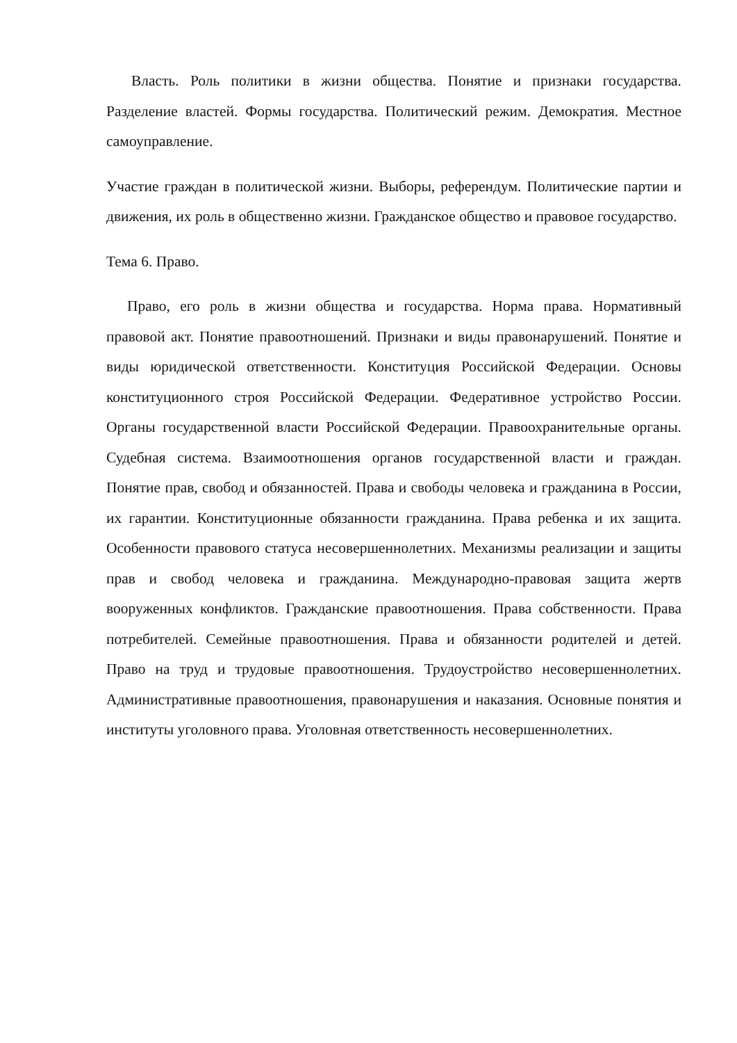Власть. Роль политики в жизни общества. Понятие и признаки государства. Разделение властей. Формы государства. Политический режим. Демократия. Местное самоуправление.
Участие граждан в политической жизни. Выборы, референдум. Политические партии и движения, их роль в общественно жизни. Гражданское общество и правовое государство.
Тема 6. Право.
Право, его роль в жизни общества и государства. Норма права. Нормативный правовой акт. Понятие правоотношений. Признаки и виды правонарушений. Понятие и виды юридической ответственности. Конституция Российской Федерации. Основы конституционного строя Российской Федерации. Федеративное устройство России. Органы государственной власти Российской Федерации. Правоохранительные органы. Судебная система. Взаимоотношения органов государственной власти и граждан. Понятие прав, свобод и обязанностей. Права и свободы человека и гражданина в России, их гарантии. Конституционные обязанности гражданина. Права ребенка и их защита. Особенности правового статуса несовершеннолетних. Механизмы реализации и защиты прав и свобод человека и гражданина. Международно-правовая защита жертв вооруженных конфликтов. Гражданские правоотношения. Права собственности. Права потребителей. Семейные правоотношения. Права и обязанности родителей и детей. Право на труд и трудовые правоотношения. Трудоустройство несовершеннолетних. Административные правоотношения, правонарушения и наказания. Основные понятия и институты уголовного права. Уголовная ответственность несовершеннолетних.